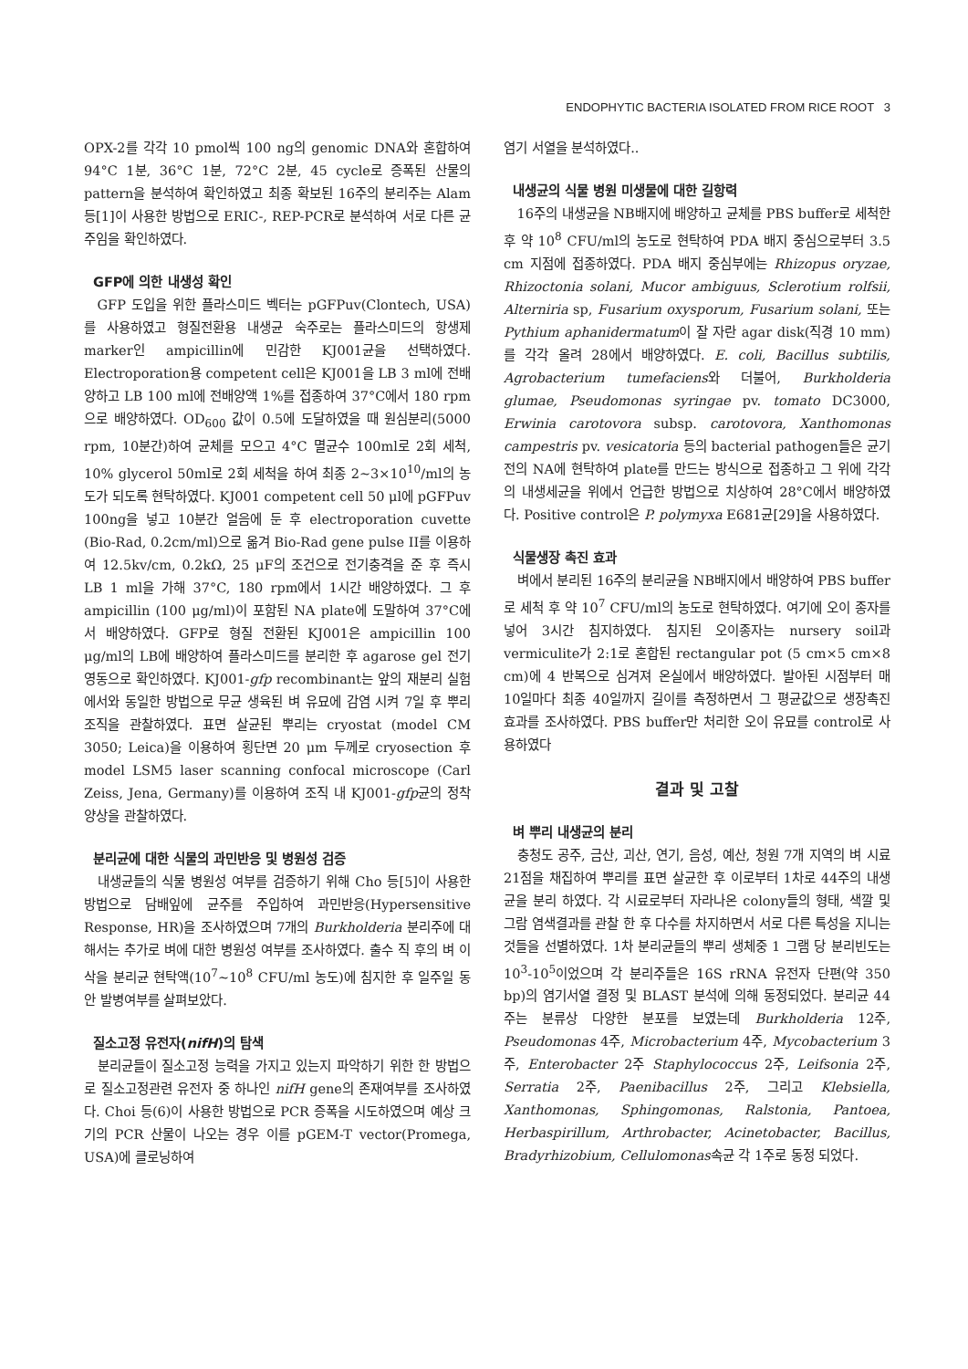ENDOPHYTIC BACTERIA ISOLATED FROM RICE ROOT 3
OPX-2를 각각 10 pmol씩 100 ng의 genomic DNA와 혼합하여 94°C 1분, 36°C 1분, 72°C 2분, 45 cycle로 증폭된 산물의 pattern을 분석하여 확인하였고 최종 확보된 16주의 분리주는 Alam 등[1]이 사용한 방법으로 ERIC-, REP-PCR로 분석하여 서로 다른 균주임을 확인하였다.
GFP에 의한 내생성 확인
GFP 도입을 위한 플라스미드 벡터는 pGFPuv(Clontech, USA)를 사용하였고 형질전환용 내생균 숙주로는 플라스미드의 항생제 marker인 ampicillin에 민감한 KJ001균을 선택하였다. Electroporation용 competent cell은 KJ001을 LB 3 ml에 전배양하고 LB 100 ml에 전배양액 1%를 접종하여 37°C에서 180 rpm으로 배양하였다. OD<sub>600</sub> 값이 0.5에 도달하였을 때 원심분리(5000 rpm, 10분간)하여 균체를 모으고 4°C 멸균수 100ml로 2회 세척, 10% glycerol 50ml로 2회 세척을 하여 최종 2~3×10<sup>10</sup>/ml의 농도가 되도록 현탁하였다. KJ001 competent cell 50 μl에 pGFPuv 100ng을 넣고 10분간 얼음에 둔 후 electroporation cuvette (Bio-Rad, 0.2cm/ml)으로 옮겨 Bio-Rad gene pulse II를 이용하여 12.5kv/cm, 0.2kΩ, 25 μF의 조건으로 전기충격을 준 후 즉시 LB 1 ml을 가해 37°C, 180 rpm에서 1시간 배양하였다. 그 후 ampicillin (100 μg/ml)이 포함된 NA plate에 도말하여 37°C에서 배양하였다. GFP로 형질 전환된 KJ001은 ampicillin 100 μg/ml의 LB에 배양하여 플라스미드를 분리한 후 agarose gel 전기영동으로 확인하였다. KJ001-gfp recombinant는 앞의 재분리 실험에서와 동일한 방법으로 무균 생육된 벼 유묘에 감염 시켜 7일 후 뿌리 조직을 관찰하였다. 표면 살균된 뿌리는 cryostat (model CM 3050; Leica)을 이용하여 횡단면 20 μm 두께로 cryosection 후 model LSM5 laser scanning confocal microscope (Carl Zeiss, Jena, Germany)를 이용하여 조직 내 KJ001-gfp균의 정착양상을 관찰하였다.
분리균에 대한 식물의 과민반응 및 병원성 검증
내생균들의 식물 병원성 여부를 검증하기 위해 Cho 등[5]이 사용한 방법으로 담배잎에 균주를 주입하여 과민반응(Hypersensitive Response, HR)을 조사하였으며 7개의 Burkholderia 분리주에 대해서는 추가로 벼에 대한 병원성 여부를 조사하였다. 출수 직 후의 벼 이삭을 분리균 현탁액(10<sup>7</sup>~10<sup>8</sup> CFU/ml 농도)에 침지한 후 일주일 동안 발병여부를 살펴보았다.
질소고정 유전자(nifH)의 탐색
분리균들이 질소고정 능력을 가지고 있는지 파악하기 위한 한 방법으로 질소고정관련 유전자 중 하나인 nifH gene의 존재여부를 조사하였다. Choi 등(6)이 사용한 방법으로 PCR 증폭을 시도하였으며 예상 크기의 PCR 산물이 나오는 경우 이를 pGEM-T vector(Promega, USA)에 클로닝하여
염기 서열을 분석하였다..
내생균의 식물 병원 미생물에 대한 길항력
16주의 내생균을 NB배지에 배양하고 균체를 PBS buffer로 세척한 후 약 10<sup>8</sup> CFU/ml의 농도로 현탁하여 PDA 배지 중심으로부터 3.5 cm 지점에 접종하였다. PDA 배지 중심부에는 Rhizopus oryzae, Rhizoctonia solani, Mucor ambiguus, Sclerotium rolfsii, Alterniria sp, Fusarium oxysporum, Fusarium solani, 또는 Pythium aphanidermatum이 잘 자란 agar disk(직경 10 mm)를 각각 올려 28에서 배양하였다. E. coli, Bacillus subtilis, Agrobacterium tumefaciens와 더불어, Burkholderia glumae, Pseudomonas syringae pv. tomato DC3000, Erwinia carotovora subsp. carotovora, Xanthomonas campestris pv. vesicatoria 등의 bacterial pathogen들은 균기전의 NA에 현탁하여 plate를 만드는 방식으로 접종하고 그 위에 각각의 내생세균을 위에서 언급한 방법으로 치상하여 28°C에서 배양하였다. Positive control은 P. polymyxa E681균[29]을 사용하였다.
식물생장 촉진 효과
벼에서 분리된 16주의 분리균을 NB배지에서 배양하여 PBS buffer로 세척 후 약 10<sup>7</sup> CFU/ml의 농도로 현탁하였다. 여기에 오이 종자를 넣어 3시간 침지하였다. 침지된 오이종자는 nursery soil과 vermiculite가 2:1로 혼합된 rectangular pot (5 cm×5 cm×8 cm)에 4 반복으로 심겨져 온실에서 배양하였다. 발아된 시점부터 매 10일마다 최종 40일까지 길이를 측정하면서 그 평균값으로 생장촉진 효과를 조사하였다. PBS buffer만 처리한 오이 유묘를 control로 사용하였다
결과 및 고찰
벼 뿌리 내생균의 분리
충청도 공주, 금산, 괴산, 연기, 음성, 예산, 청원 7개 지역의 벼 시료21점을 채집하여 뿌리를 표면 살균한 후 이로부터 1차로 44주의 내생균을 분리 하였다. 각 시료로부터 자라나온 colony들의 형태, 색깔 및 그람 염색결과를 관찰 한 후 다수를 차지하면서 서로 다른 특성을 지니는 것들을 선별하였다. 1차 분리균들의 뿌리 생체중 1 그램 당 분리빈도는 10<sup>3</sup>-10<sup>5</sup>이었으며 각 분리주들은 16S rRNA 유전자 단편(약 350 bp)의 염기서열 결정 및 BLAST 분석에 의해 동정되었다. 분리균 44주는 분류상 다양한 분포를 보였는데 Burkholderia 12주, Pseudomonas 4주, Microbacterium 4주, Mycobacterium 3주, Enterobacter 2주 Staphylococcus 2주, Leifsonia 2주, Serratia 2주, Paenibacillus 2주, 그리고 Klebsiella, Xanthomonas, Sphingomonas, Ralstonia, Pantoea, Herbaspirillum, Arthrobacter, Acinetobacter, Bacillus, Bradyrhizobium, Cellulomonas속균 각 1주로 동정 되었다.